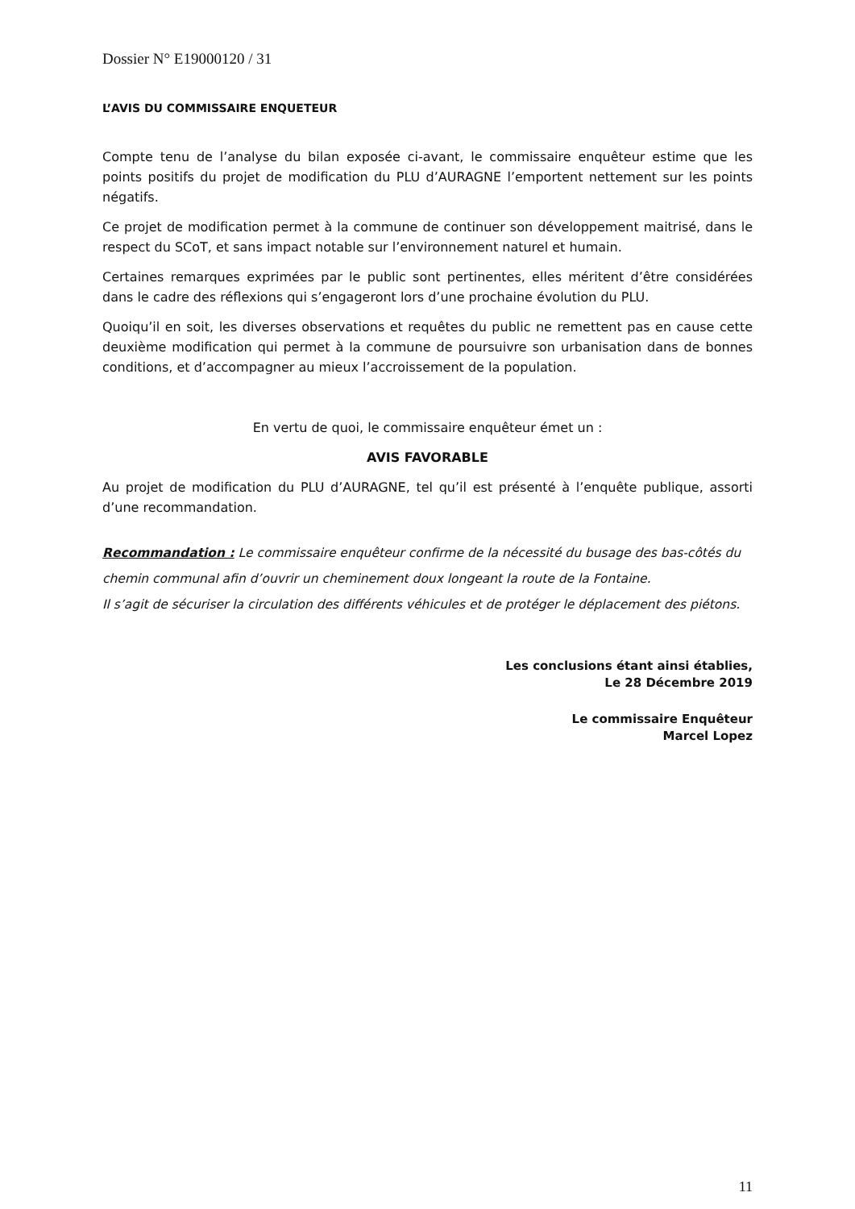Dossier N° E19000120 / 31
L’AVIS DU COMMISSAIRE ENQUETEUR
Compte tenu de l’analyse du bilan exposée ci-avant, le commissaire enquêteur estime que les points positifs du projet de modification du PLU d’AURAGNE l’emportent nettement sur les points négatifs.
Ce projet de modification permet à la commune de continuer son développement maitrisé, dans le respect du SCoT, et sans impact notable sur l’environnement naturel et humain.
Certaines remarques exprimées par le public sont pertinentes, elles méritent d’être considérées dans le cadre des réflexions qui s’engageront lors d’une prochaine évolution du PLU.
Quoiqu’il en soit, les diverses observations et requêtes du public ne remettent pas en cause cette deuxième modification qui permet à la commune de poursuivre son urbanisation dans de bonnes conditions, et d’accompagner au mieux l’accroissement de la population.
En vertu de quoi, le commissaire enquêteur émet un :
AVIS FAVORABLE
Au projet de modification du PLU d’AURAGNE, tel qu’il est présenté à l’enquête publique, assorti d’une recommandation.
Recommandation : Le commissaire enquêteur confirme de la nécessité du busage des bas-côtés du chemin communal afin d’ouvrir un cheminement doux longeant la route de la Fontaine.
Il s’agit de sécuriser la circulation des différents véhicules et de protéger le déplacement des piétons.
Les conclusions étant ainsi établies,
Le 28 Décembre 2019
Le commissaire Enquêteur
Marcel Lopez
11